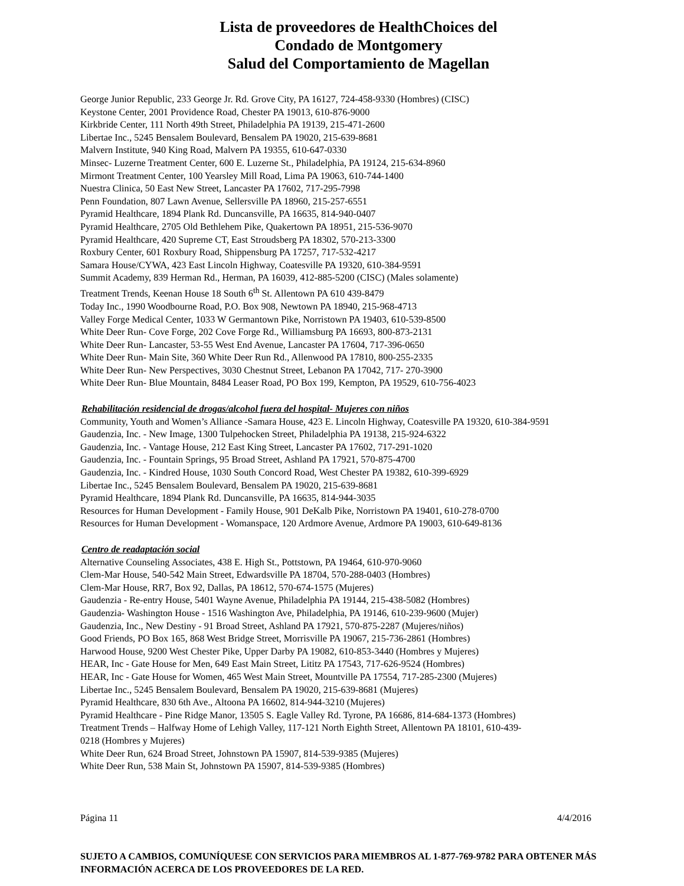Lista de proveedores de HealthChoices del
Condado de Montgomery
Salud del Comportamiento de Magellan
George Junior Republic, 233 George Jr. Rd. Grove City, PA 16127, 724-458-9330 (Hombres) (CISC)
Keystone Center, 2001 Providence Road, Chester PA 19013, 610-876-9000
Kirkbride Center, 111 North 49th Street, Philadelphia PA 19139, 215-471-2600
Libertae Inc., 5245 Bensalem Boulevard, Bensalem PA 19020, 215-639-8681
Malvern Institute, 940 King Road, Malvern PA 19355, 610-647-0330
Minsec- Luzerne Treatment Center, 600 E. Luzerne St., Philadelphia, PA 19124, 215-634-8960
Mirmont Treatment Center, 100 Yearsley Mill Road, Lima PA 19063, 610-744-1400
Nuestra Clinica, 50 East New Street, Lancaster PA 17602, 717-295-7998
Penn Foundation, 807 Lawn Avenue, Sellersville PA 18960, 215-257-6551
Pyramid Healthcare, 1894 Plank Rd. Duncansville, PA 16635, 814-940-0407
Pyramid Healthcare, 2705 Old Bethlehem Pike, Quakertown PA 18951, 215-536-9070
Pyramid Healthcare, 420 Supreme CT, East Stroudsberg PA 18302, 570-213-3300
Roxbury Center, 601 Roxbury Road, Shippensburg PA 17257, 717-532-4217
Samara House/CYWA, 423 East Lincoln Highway, Coatesville PA 19320, 610-384-9591
Summit Academy, 839 Herman Rd., Herman, PA 16039, 412-885-5200 (CISC) (Males solamente)
Treatment Trends, Keenan House 18 South 6<sup>th</sup> St. Allentown PA 610 439-8479
Today Inc., 1990 Woodbourne Road, P.O. Box 908, Newtown PA 18940, 215-968-4713
Valley Forge Medical Center, 1033 W Germantown Pike, Norristown PA 19403, 610-539-8500
White Deer Run- Cove Forge, 202 Cove Forge Rd., Williamsburg PA 16693, 800-873-2131
White Deer Run- Lancaster, 53-55 West End Avenue, Lancaster PA 17604, 717-396-0650
White Deer Run- Main Site, 360 White Deer Run Rd., Allenwood PA 17810, 800-255-2335
White Deer Run- New Perspectives, 3030 Chestnut Street, Lebanon PA 17042, 717- 270-3900
White Deer Run- Blue Mountain, 8484 Leaser Road, PO Box 199, Kempton, PA 19529, 610-756-4023
Rehabilitación residencial de drogas/alcohol fuera del hospital- Mujeres con niños
Community, Youth and Women’s Alliance -Samara House, 423 E. Lincoln Highway, Coatesville PA 19320, 610-384-9591
Gaudenzia, Inc. - New Image, 1300 Tulpehocken Street, Philadelphia PA 19138, 215-924-6322
Gaudenzia, Inc. - Vantage House, 212 East King Street, Lancaster PA 17602, 717-291-1020
Gaudenzia, Inc. - Fountain Springs, 95 Broad Street, Ashland PA 17921, 570-875-4700
Gaudenzia, Inc. - Kindred House, 1030 South Concord Road, West Chester PA 19382, 610-399-6929
Libertae Inc., 5245 Bensalem Boulevard, Bensalem PA 19020, 215-639-8681
Pyramid Healthcare, 1894 Plank Rd. Duncansville, PA 16635, 814-944-3035
Resources for Human Development - Family House, 901 DeKalb Pike, Norristown PA 19401, 610-278-0700
Resources for Human Development - Womanspace, 120 Ardmore Avenue, Ardmore PA 19003, 610-649-8136
Centro de readaptación social
Alternative Counseling Associates, 438 E. High St., Pottstown, PA 19464, 610-970-9060
Clem-Mar House, 540-542 Main Street, Edwardsville PA 18704, 570-288-0403 (Hombres)
Clem-Mar House, RR7, Box 92, Dallas, PA 18612, 570-674-1575 (Mujeres)
Gaudenzia - Re-entry House, 5401 Wayne Avenue, Philadelphia PA 19144, 215-438-5082 (Hombres)
Gaudenzia- Washington House - 1516 Washington Ave, Philadelphia, PA 19146, 610-239-9600 (Mujer)
Gaudenzia, Inc., New Destiny - 91 Broad Street, Ashland PA 17921, 570-875-2287 (Mujeres/niños)
Good Friends, PO Box 165, 868 West Bridge Street, Morrisville PA 19067, 215-736-2861 (Hombres)
Harwood House, 9200 West Chester Pike, Upper Darby PA 19082, 610-853-3440 (Hombres y Mujeres)
HEAR, Inc - Gate House for Men, 649 East Main Street, Lititz PA 17543, 717-626-9524 (Hombres)
HEAR, Inc - Gate House for Women, 465 West Main Street, Mountville PA 17554, 717-285-2300 (Mujeres)
Libertae Inc., 5245 Bensalem Boulevard, Bensalem PA 19020, 215-639-8681 (Mujeres)
Pyramid Healthcare, 830 6th Ave., Altoona PA 16602, 814-944-3210 (Mujeres)
Pyramid Healthcare - Pine Ridge Manor, 13505 S. Eagle Valley Rd. Tyrone, PA 16686, 814-684-1373 (Hombres)
Treatment Trends – Halfway Home of Lehigh Valley, 117-121 North Eighth Street, Allentown PA 18101, 610-439-
0218 (Hombres y Mujeres)
White Deer Run, 624 Broad Street, Johnstown PA 15907, 814-539-9385 (Mujeres)
White Deer Run, 538 Main St, Johnstown PA 15907, 814-539-9385 (Hombres)
Página 11 4/4/2016
SUJETO A CAMBIOS, COMUNÍQUESE CON SERVICIOS PARA MIEMBROS AL 1-877-769-9782 PARA OBTENER MÁS INFORMACIÓN ACERCA DE LOS PROVEEDORES DE LA RED.